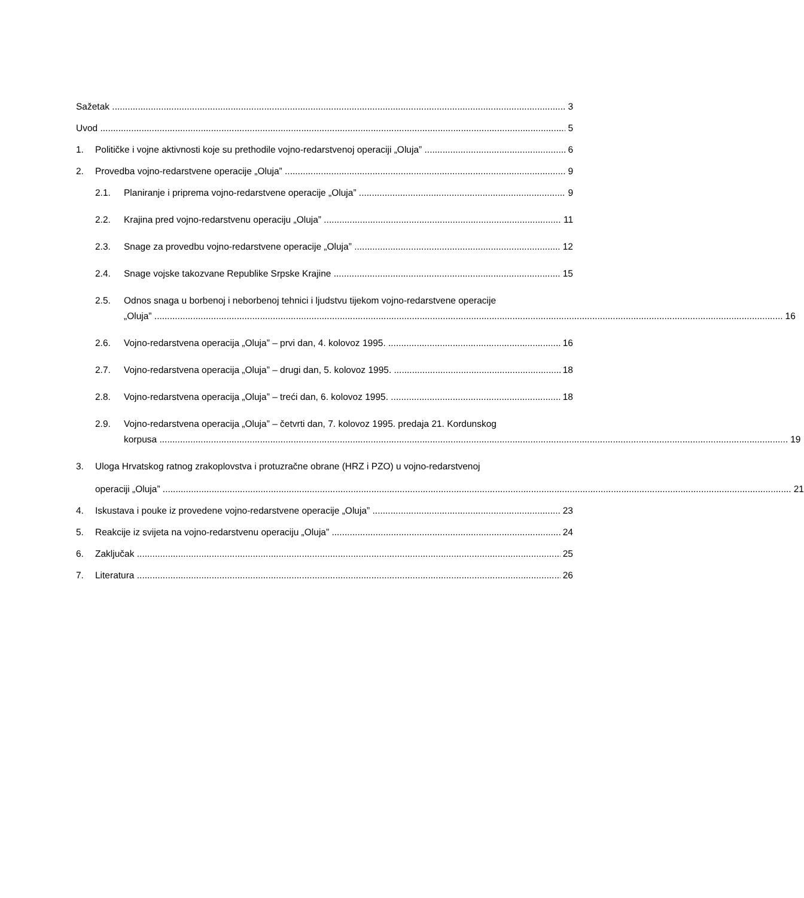Sažetak 3
Uvod 5
1. Političke i vojne aktivnosti koje su prethodile vojno-redarstvenoj operaciji „Oluja” 6
2. Provedba vojno-redarstvene operacije „Oluja” 9
2.1. Planiranje i priprema vojno-redarstvene operacije „Oluja” 9
2.2. Krajina pred vojno-redarstvenu operaciju „Oluja” 11
2.3. Snage za provedbu vojno-redarstvene operacije „Oluja” 12
2.4. Snage vojske takozvane Republike Srpske Krajine 15
2.5. Odnos snaga u borbenoj i neborbenoj tehnici i ljudstvu tijekom vojno-redarstvene operacije
„Oluja” 16
2.6. Vojno-redarstvena operacija „Oluja” – prvi dan, 4. kolovoz 1995. 16
2.7. Vojno-redarstvena operacija „Oluja” – drugi dan, 5. kolovoz 1995. 18
2.8. Vojno-redarstvena operacija „Oluja” – treći dan, 6. kolovoz 1995. 18
2.9. Vojno-redarstvena operacija „Oluja” – četvrti dan, 7. kolovoz 1995. predaja 21. Kordunskog
korpusa 19
3. Uloga Hrvatskog ratnog zrakoplovstva i protuzračne obrane (HRZ i PZO) u vojno-redarstvenoj
operaciji „Oluja” 21
4. Iskustava i pouke iz provedene vojno-redarstvene operacije „Oluja” 23
5. Reakcije iz svijeta na vojno-redarstvenu operaciju „Oluja” 24
6. Zaključak 25
7. Literatura 26